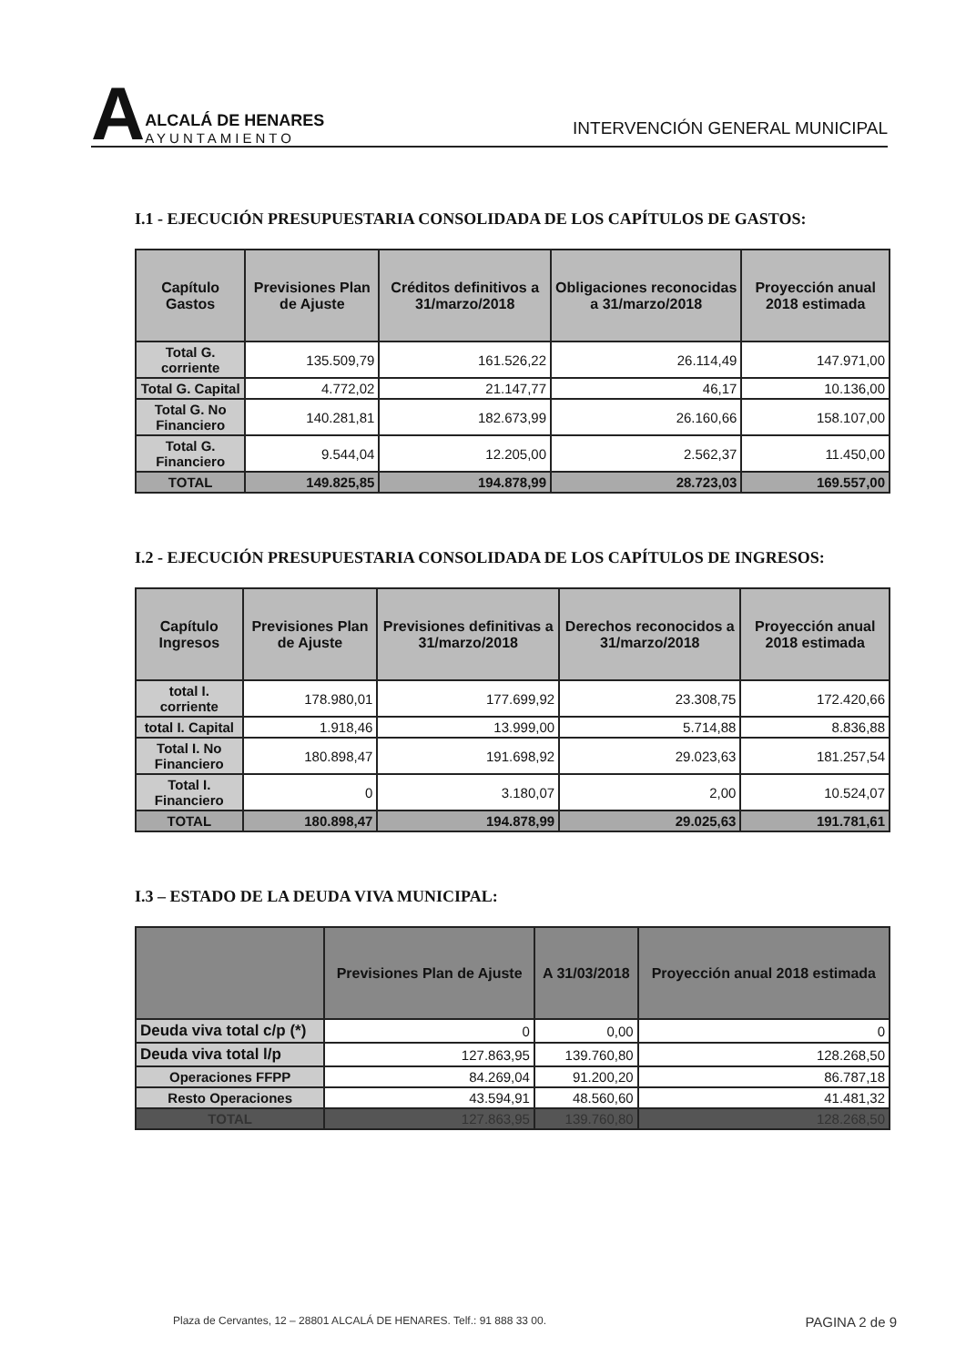A
ALCALÁ DE HENARES
AYUNTAMIENTO
INTERVENCIÓN GENERAL MUNICIPAL
I.1 - EJECUCIÓN PRESUPUESTARIA CONSOLIDADA DE LOS CAPÍTULOS DE GASTOS:
| Capítulo Gastos | Previsiones Plan de Ajuste | Créditos definitivos a 31/marzo/2018 | Obligaciones reconocidas a 31/marzo/2018 | Proyección anual 2018 estimada |
| --- | --- | --- | --- | --- |
| Total G. corriente | 135.509,79 | 161.526,22 | 26.114,49 | 147.971,00 |
| Total G. Capital | 4.772,02 | 21.147,77 | 46,17 | 10.136,00 |
| Total G. No Financiero | 140.281,81 | 182.673,99 | 26.160,66 | 158.107,00 |
| Total G. Financiero | 9.544,04 | 12.205,00 | 2.562,37 | 11.450,00 |
| TOTAL | 149.825,85 | 194.878,99 | 28.723,03 | 169.557,00 |
I.2 - EJECUCIÓN PRESUPUESTARIA CONSOLIDADA DE LOS CAPÍTULOS DE INGRESOS:
| Capítulo Ingresos | Previsiones Plan de Ajuste | Previsiones definitivas a 31/marzo/2018 | Derechos reconocidos a 31/marzo/2018 | Proyección anual 2018 estimada |
| --- | --- | --- | --- | --- |
| total I. corriente | 178.980,01 | 177.699,92 | 23.308,75 | 172.420,66 |
| total I. Capital | 1.918,46 | 13.999,00 | 5.714,88 | 8.836,88 |
| Total I. No Financiero | 180.898,47 | 191.698,92 | 29.023,63 | 181.257,54 |
| Total I. Financiero | 0 | 3.180,07 | 2,00 | 10.524,07 |
| TOTAL | 180.898,47 | 194.878,99 | 29.025,63 | 191.781,61 |
I.3 – ESTADO DE LA DEUDA VIVA MUNICIPAL:
| | Previsiones Plan de Ajuste | A 31/03/2018 | Proyección anual 2018 estimada |
| --- | --- | --- | --- |
| Deuda viva total c/p (*) | 0 | 0,00 | 0 |
| Deuda viva total l/p | 127.863,95 | 139.760,80 | 128.268,50 |
| Operaciones FFPP | 84.269,04 | 91.200,20 | 86.787,18 |
| Resto Operaciones | 43.594,91 | 48.560,60 | 41.481,32 |
| TOTAL | 127.863,95 | 139.760,80 | 128.268,50 |
Plaza de Cervantes, 12 – 28801 ALCALÁ DE HENARES. Telf.: 91 888 33 00. PAGINA 2 de 9